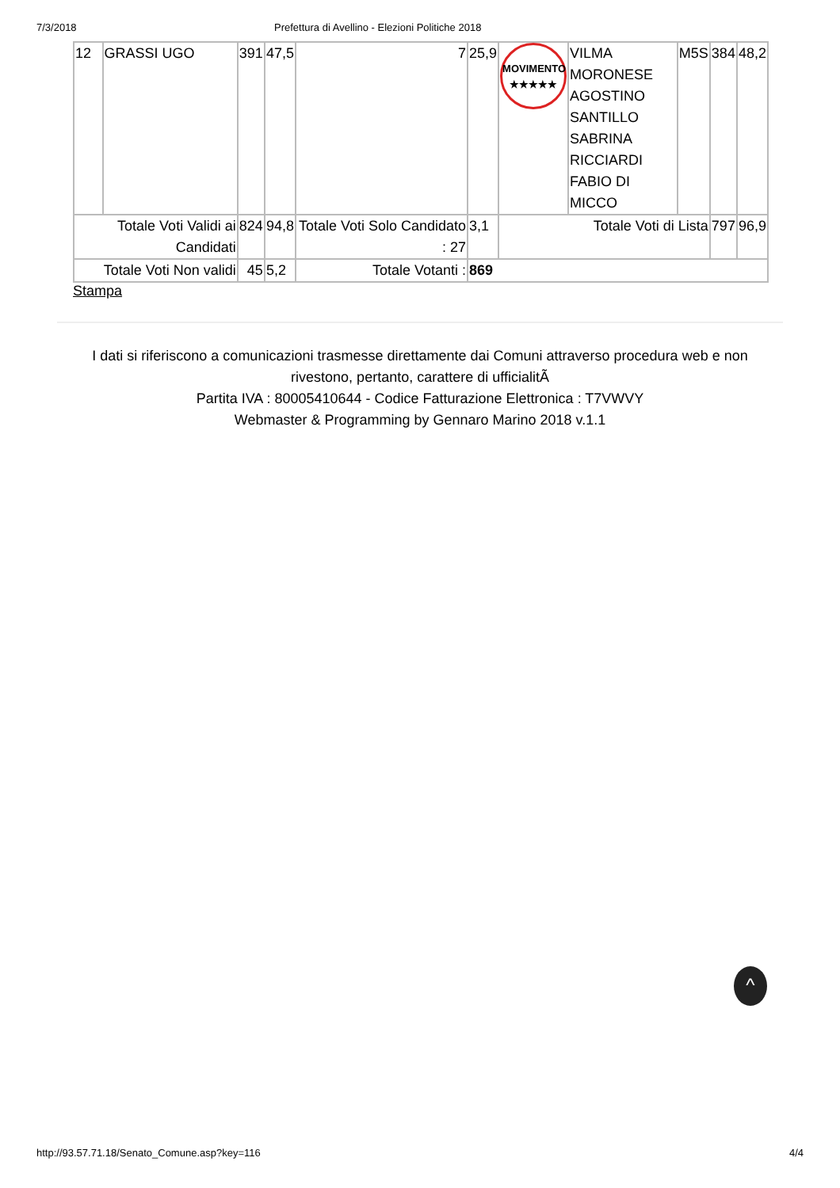7/3/2018 Prefettura di Avellino - Elezioni Politiche 2018
| 12 | GRASSI UGO | 391 | 47,5 | 7 | 25,9 | MOVIMENTO ★★★★★ | VILMA MORONESE AGOSTINO SANTILLO SABRINA RICCIARDI FABIO DI MICCO | M5S | 384 | 48,2 |
| Totale Voti Validi ai Candidati | | 824 | 94,8 | Totale Voti Solo Candidato : 27 | 3,1 | Totale Voti di Lista | | | 797 | 96,9 |
| Totale Voti Non validi | | 45 | 5,2 | Totale Votanti : | 869 | | | | | |
Stampa
I dati si riferiscono a comunicazioni trasmesse direttamente dai Comuni attraverso procedura web e non rivestono, pertanto, carattere di ufficialitÃ
Partita IVA : 80005410644 - Codice Fatturazione Elettronica : T7VWVY
Webmaster & Programming by Gennaro Marino 2018 v.1.1
^
http://93.57.71.18/Senato_Comune.asp?key=116 4/4